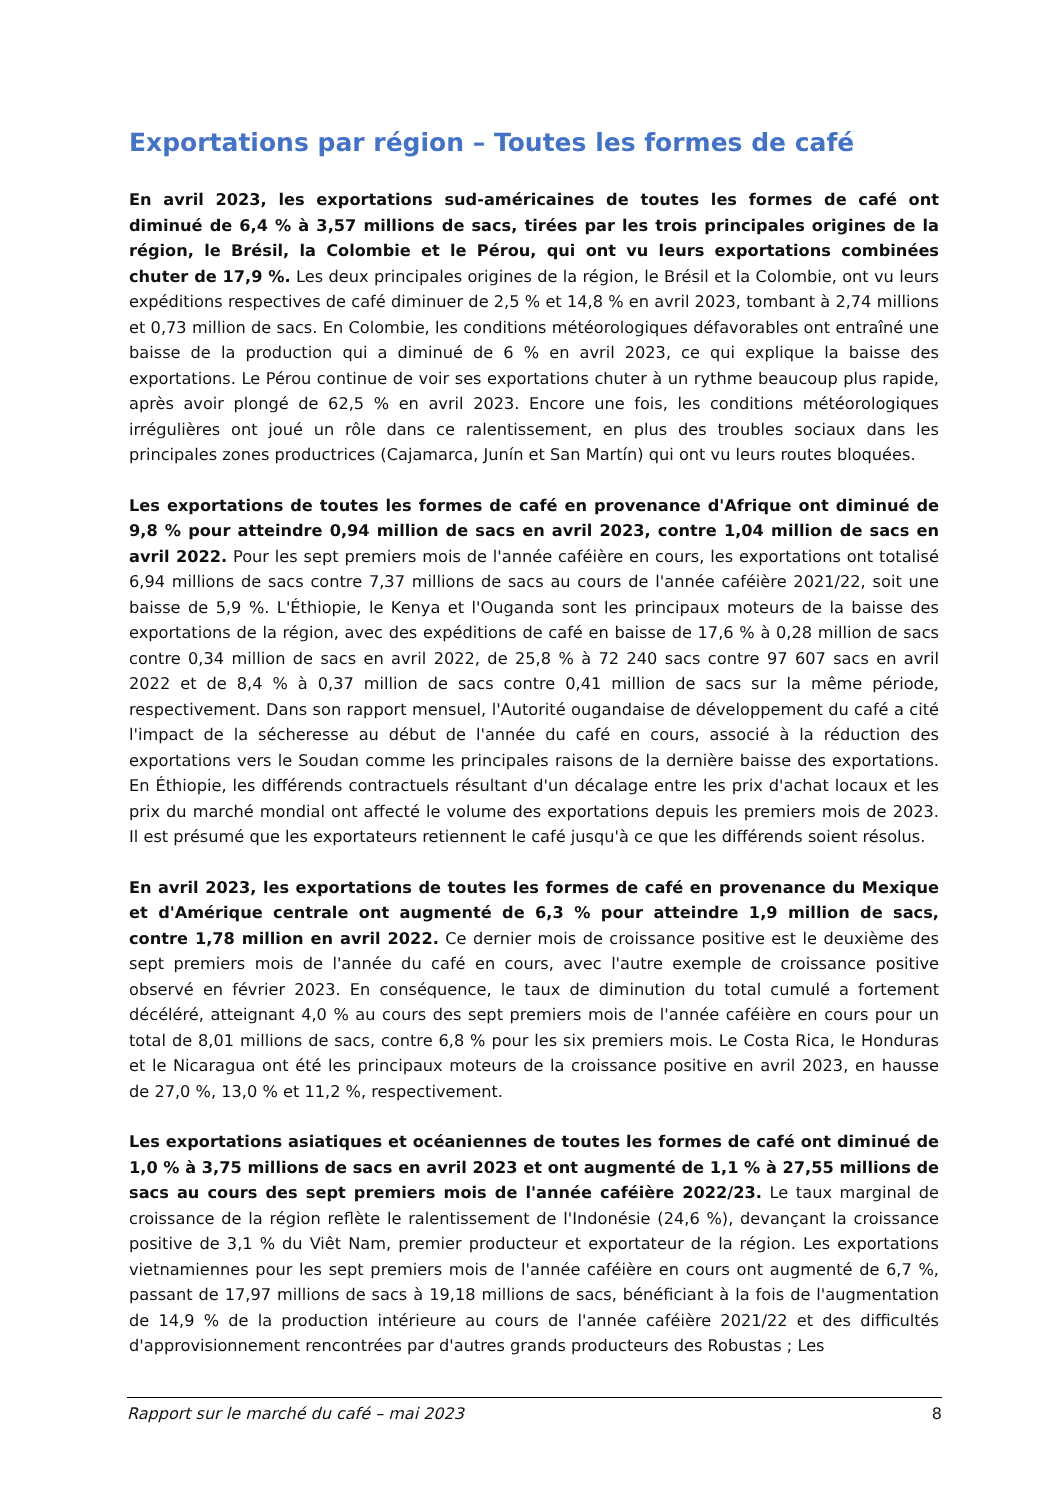Exportations par région – Toutes les formes de café
En avril 2023, les exportations sud-américaines de toutes les formes de café ont diminué de 6,4 % à 3,57 millions de sacs, tirées par les trois principales origines de la région, le Brésil, la Colombie et le Pérou, qui ont vu leurs exportations combinées chuter de 17,9 %. Les deux principales origines de la région, le Brésil et la Colombie, ont vu leurs expéditions respectives de café diminuer de 2,5 % et 14,8 % en avril 2023, tombant à 2,74 millions et 0,73 million de sacs. En Colombie, les conditions météorologiques défavorables ont entraîné une baisse de la production qui a diminué de 6 % en avril 2023, ce qui explique la baisse des exportations. Le Pérou continue de voir ses exportations chuter à un rythme beaucoup plus rapide, après avoir plongé de 62,5 % en avril 2023. Encore une fois, les conditions météorologiques irrégulières ont joué un rôle dans ce ralentissement, en plus des troubles sociaux dans les principales zones productrices (Cajamarca, Junín et San Martín) qui ont vu leurs routes bloquées.
Les exportations de toutes les formes de café en provenance d'Afrique ont diminué de 9,8 % pour atteindre 0,94 million de sacs en avril 2023, contre 1,04 million de sacs en avril 2022. Pour les sept premiers mois de l'année caféière en cours, les exportations ont totalisé 6,94 millions de sacs contre 7,37 millions de sacs au cours de l'année caféière 2021/22, soit une baisse de 5,9 %. L'Éthiopie, le Kenya et l'Ouganda sont les principaux moteurs de la baisse des exportations de la région, avec des expéditions de café en baisse de 17,6 % à 0,28 million de sacs contre 0,34 million de sacs en avril 2022, de 25,8 % à 72 240 sacs contre 97 607 sacs en avril 2022 et de 8,4 % à 0,37 million de sacs contre 0,41 million de sacs sur la même période, respectivement. Dans son rapport mensuel, l'Autorité ougandaise de développement du café a cité l'impact de la sécheresse au début de l'année du café en cours, associé à la réduction des exportations vers le Soudan comme les principales raisons de la dernière baisse des exportations. En Éthiopie, les différends contractuels résultant d'un décalage entre les prix d'achat locaux et les prix du marché mondial ont affecté le volume des exportations depuis les premiers mois de 2023. Il est présumé que les exportateurs retiennent le café jusqu'à ce que les différends soient résolus.
En avril 2023, les exportations de toutes les formes de café en provenance du Mexique et d'Amérique centrale ont augmenté de 6,3 % pour atteindre 1,9 million de sacs, contre 1,78 million en avril 2022. Ce dernier mois de croissance positive est le deuxième des sept premiers mois de l'année du café en cours, avec l'autre exemple de croissance positive observé en février 2023. En conséquence, le taux de diminution du total cumulé a fortement décéléré, atteignant 4,0 % au cours des sept premiers mois de l'année caféière en cours pour un total de 8,01 millions de sacs, contre 6,8 % pour les six premiers mois. Le Costa Rica, le Honduras et le Nicaragua ont été les principaux moteurs de la croissance positive en avril 2023, en hausse de 27,0 %, 13,0 % et 11,2 %, respectivement.
Les exportations asiatiques et océaniennes de toutes les formes de café ont diminué de 1,0 % à 3,75 millions de sacs en avril 2023 et ont augmenté de 1,1 % à 27,55 millions de sacs au cours des sept premiers mois de l'année caféière 2022/23. Le taux marginal de croissance de la région reflète le ralentissement de l'Indonésie (24,6 %), devançant la croissance positive de 3,1 % du Viêt Nam, premier producteur et exportateur de la région. Les exportations vietnamiennes pour les sept premiers mois de l'année caféière en cours ont augmenté de 6,7 %, passant de 17,97 millions de sacs à 19,18 millions de sacs, bénéficiant à la fois de l'augmentation de 14,9 % de la production intérieure au cours de l'année caféière 2021/22 et des difficultés d'approvisionnement rencontrées par d'autres grands producteurs des Robustas ; Les
Rapport sur le marché du café – mai 2023 8